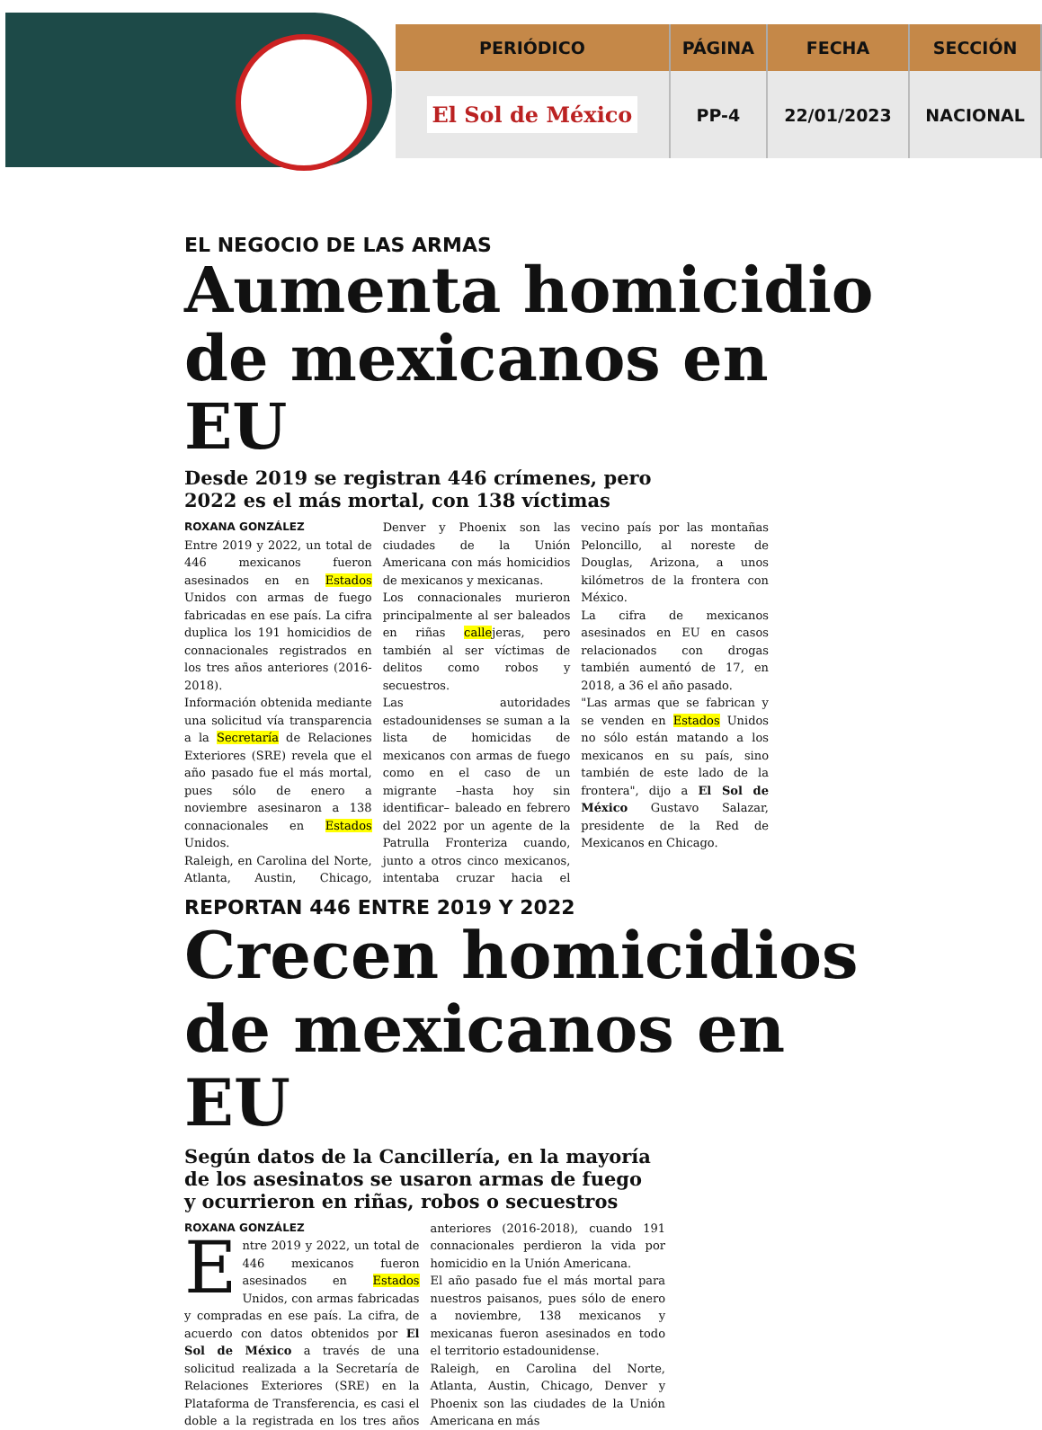| PERIÓDICO | PÁGINA | FECHA | SECCIÓN |
| --- | --- | --- | --- |
| El Sol de México | PP-4 | 22/01/2023 | NACIONAL |
EL NEGOCIO DE LAS ARMAS
Aumenta homicidio de mexicanos en EU
Desde 2019 se registran 446 crímenes, pero
2022 es el más mortal, con 138 víctimas
ROXANA GONZÁLEZ
Entre 2019 y 2022, un total de 446 mexicanos fueron asesinados en en Estados Unidos con armas de fuego fabricadas en ese país. La cifra duplica los 191 homicidios de connacionales registrados en los tres años anteriores (2016-2018).
Información obtenida mediante una solicitud vía transparencia a la Secretaría de Relaciones Exteriores (SRE) revela que el año pasado fue el más mortal, pues sólo de enero a noviembre asesinaron a 138 connacionales en Estados Unidos.
Raleigh, en Carolina del Norte, Atlanta, Austin, Chicago, Denver y Phoenix son las ciudades de la Unión Americana con más homicidios de mexicanos y mexicanas.
Los connacionales murieron principalmente al ser baleados en riñas callejeras, pero también al ser víctimas de delitos como robos y secuestros.
Las autoridades estadounidenses se suman a la lista de homicidas de mexicanos con armas de fuego como en el caso de un migrante –hasta hoy sin identificar– baleado en febrero del 2022 por un agente de la Patrulla Fronteriza cuando, junto a otros cinco mexicanos, intentaba cruzar hacia el vecino país por las montañas Peloncillo, al noreste de Douglas, Arizona, a unos kilómetros de la frontera con México.
La cifra de mexicanos asesinados en EU en casos relacionados con drogas también aumentó de 17, en 2018, a 36 el año pasado.
"Las armas que se fabrican y se venden en Estados Unidos no sólo están matando a los mexicanos en su país, sino también de este lado de la frontera", dijo a El Sol de México Gustavo Salazar, presidente de la Red de Mexicanos en Chicago.
REPORTAN 446 ENTRE 2019 Y 2022
Crecen homicidios de mexicanos en EU
Según datos de la Cancillería, en la mayoría
de los asesinatos se usaron armas de fuego
y ocurrieron en riñas, robos o secuestros
ROXANA GONZÁLEZ
Entre 2019 y 2022, un total de 446 mexicanos fueron asesinados en Estados Unidos, con armas fabricadas y compradas en ese país. La cifra, de acuerdo con datos obtenidos por El Sol de México a través de una solicitud realizada a la Secretaría de Relaciones Exteriores (SRE) en la Plataforma de Transferencia, es casi el doble a la registrada en los tres años anteriores (2016-2018), cuando 191 connacionales perdieron la vida por homicidio en la Unión Americana.
El año pasado fue el más mortal para nuestros paisanos, pues sólo de enero a noviembre, 138 mexicanos y mexicanas fueron asesinados en todo el territorio estadounidense.
Raleigh, en Carolina del Norte, Atlanta, Austin, Chicago, Denver y Phoenix son las ciudades de la Unión Americana en más